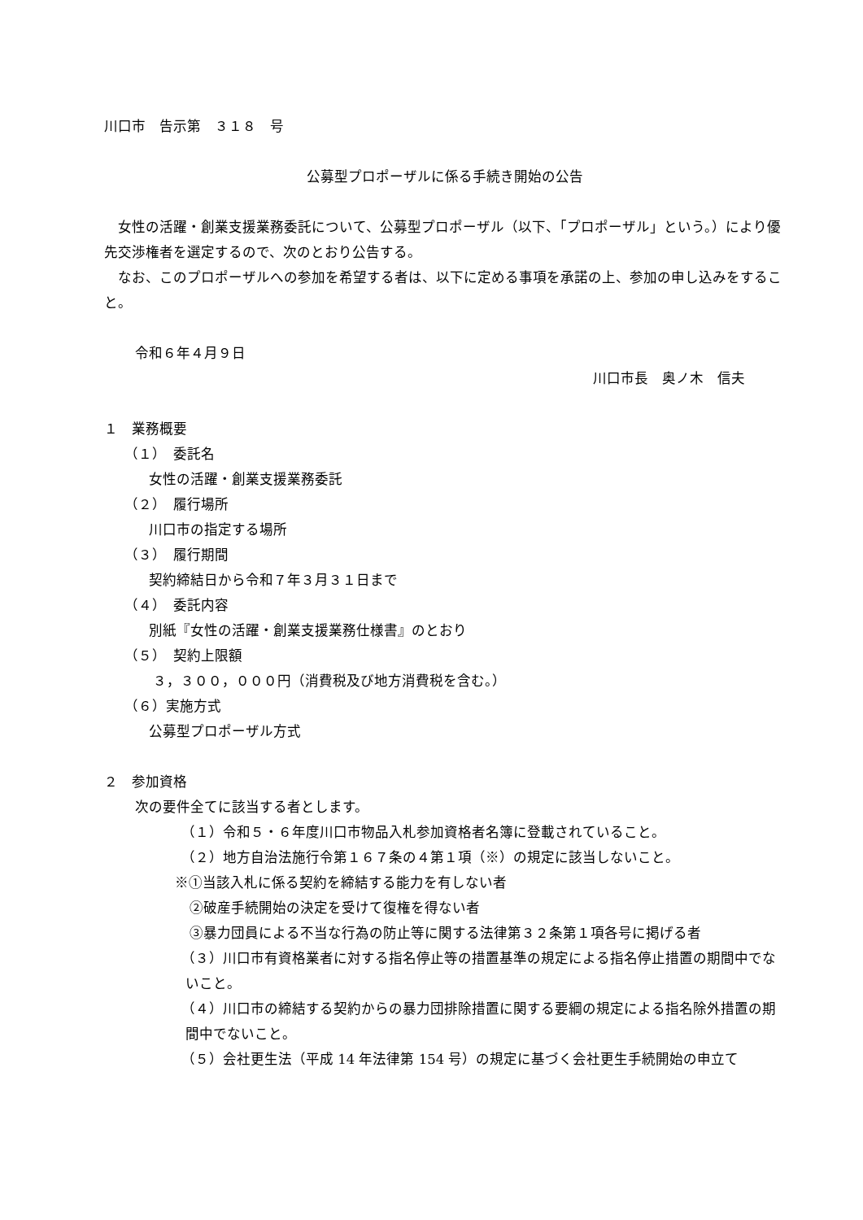川口市　告示第　３１８　号
公募型プロポーザルに係る手続き開始の公告
女性の活躍・創業支援業務委託について、公募型プロポーザル（以下、「プロポーザル」という。）により優先交渉権者を選定するので、次のとおり公告する。
なお、このプロポーザルへの参加を希望する者は、以下に定める事項を承諾の上、参加の申し込みをすること。
令和６年４月９日
川口市長　奥ノ木　信夫
１　業務概要
（１）　委託名
女性の活躍・創業支援業務委託
（２）　履行場所
川口市の指定する場所
（３）　履行期間
契約締結日から令和７年３月３１日まで
（４）　委託内容
別紙『女性の活躍・創業支援業務仕様書』のとおり
（５）　契約上限額
３，３００，０００円（消費税及び地方消費税を含む。）
（６）実施方式
公募型プロポーザル方式
２　参加資格
次の要件全てに該当する者とします。
（１）令和５・６年度川口市物品入札参加資格者名簿に登載されていること。
（２）地方自治法施行令第１６７条の４第１項（※）の規定に該当しないこと。
※①当該入札に係る契約を締結する能力を有しない者
②破産手続開始の決定を受けて復権を得ない者
③暴力団員による不当な行為の防止等に関する法律第３２条第１項各号に掲げる者
（３）川口市有資格業者に対する指名停止等の措置基準の規定による指名停止措置の期間中でないこと。
（４）川口市の締結する契約からの暴力団排除措置に関する要綱の規定による指名除外措置の期間中でないこと。
（５）会社更生法（平成 14 年法律第 154 号）の規定に基づく会社更生手続開始の申立て